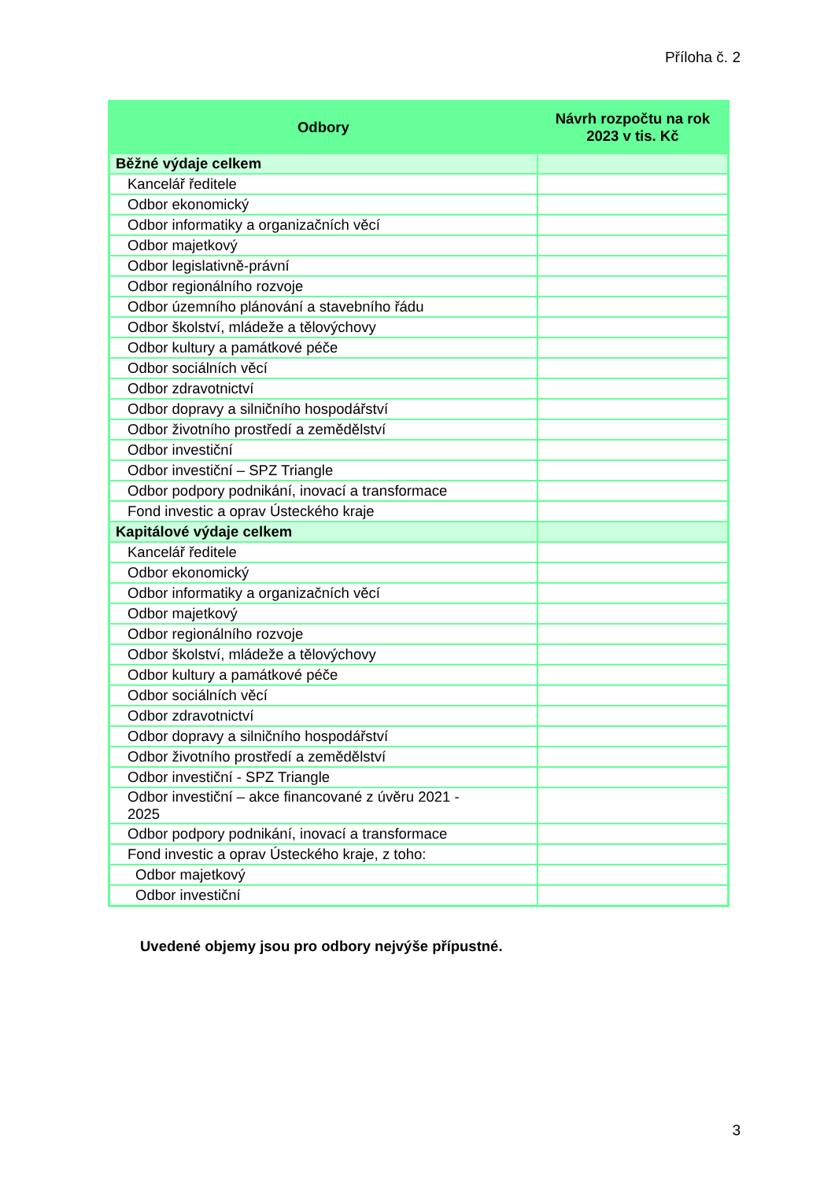Příloha č. 2
| Odbory | Návrh rozpočtu na rok 2023 v tis. Kč |
| --- | --- |
| Běžné výdaje celkem | |
| Kancelář ředitele | |
| Odbor ekonomický | |
| Odbor informatiky a organizačních věcí | |
| Odbor majetkový | |
| Odbor legislativně-právní | |
| Odbor regionálního rozvoje | |
| Odbor územního plánování a stavebního řádu | |
| Odbor školství, mládeže a tělovýchovy | |
| Odbor kultury a památkové péče | |
| Odbor sociálních věcí | |
| Odbor zdravotnictví | |
| Odbor dopravy a silničního hospodářství | |
| Odbor životního prostředí a zemědělství | |
| Odbor investiční | |
| Odbor investiční – SPZ Triangle | |
| Odbor podpory podnikání, inovací a transformace | |
| Fond investic a oprav Ústeckého kraje | |
| Kapitálové výdaje celkem | |
| Kancelář ředitele | |
| Odbor ekonomický | |
| Odbor informatiky a organizačních věcí | |
| Odbor majetkový | |
| Odbor regionálního rozvoje | |
| Odbor školství, mládeže a tělovýchovy | |
| Odbor kultury a památkové péče | |
| Odbor sociálních věcí | |
| Odbor zdravotnictví | |
| Odbor dopravy a silničního hospodářství | |
| Odbor životního prostředí a zemědělství | |
| Odbor investiční - SPZ Triangle | |
| Odbor investiční – akce financované z úvěru 2021 - 2025 | |
| Odbor podpory podnikání, inovací a transformace | |
| Fond investic a oprav Ústeckého kraje, z toho: | |
| Odbor majetkový | |
| Odbor investiční | |
Uvedené objemy jsou pro odbory nejvýše přípustné.
3